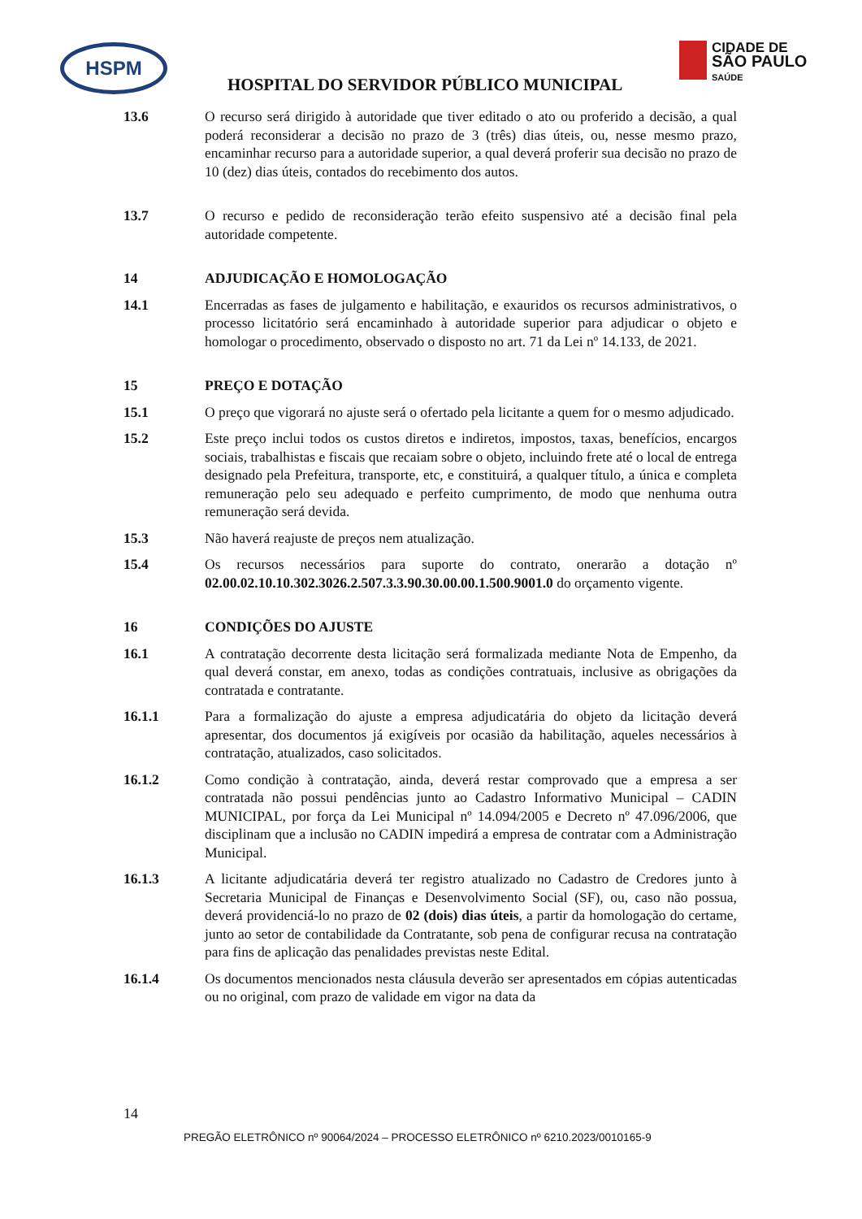HSPM
CIDADE DE
SÃO PAULO
SAÚDE
HOSPITAL DO SERVIDOR PÚBLICO MUNICIPAL
13.6 O recurso será dirigido à autoridade que tiver editado o ato ou proferido a decisão, a qual poderá reconsiderar a decisão no prazo de 3 (três) dias úteis, ou, nesse mesmo prazo, encaminhar recurso para a autoridade superior, a qual deverá proferir sua decisão no prazo de 10 (dez) dias úteis, contados do recebimento dos autos.
13.7 O recurso e pedido de reconsideração terão efeito suspensivo até a decisão final pela autoridade competente.
14 ADJUDICAÇÃO E HOMOLOGAÇÃO
14.1 Encerradas as fases de julgamento e habilitação, e exauridos os recursos administrativos, o processo licitatório será encaminhado à autoridade superior para adjudicar o objeto e homologar o procedimento, observado o disposto no art. 71 da Lei nº 14.133, de 2021.
15 PREÇO E DOTAÇÃO
15.1 O preço que vigorará no ajuste será o ofertado pela licitante a quem for o mesmo adjudicado.
15.2 Este preço inclui todos os custos diretos e indiretos, impostos, taxas, benefícios, encargos sociais, trabalhistas e fiscais que recaiam sobre o objeto, incluindo frete até o local de entrega designado pela Prefeitura, transporte, etc, e constituirá, a qualquer título, a única e completa remuneração pelo seu adequado e perfeito cumprimento, de modo que nenhuma outra remuneração será devida.
15.3 Não haverá reajuste de preços nem atualização.
15.4 Os recursos necessários para suporte do contrato, onerarão a dotação nº 02.00.02.10.10.302.3026.2.507.3.3.90.30.00.00.1.500.9001.0 do orçamento vigente.
16 CONDIÇÕES DO AJUSTE
16.1 A contratação decorrente desta licitação será formalizada mediante Nota de Empenho, da qual deverá constar, em anexo, todas as condições contratuais, inclusive as obrigações da contratada e contratante.
16.1.1 Para a formalização do ajuste a empresa adjudicatária do objeto da licitação deverá apresentar, dos documentos já exigíveis por ocasião da habilitação, aqueles necessários à contratação, atualizados, caso solicitados.
16.1.2 Como condição à contratação, ainda, deverá restar comprovado que a empresa a ser contratada não possui pendências junto ao Cadastro Informativo Municipal – CADIN MUNICIPAL, por força da Lei Municipal nº 14.094/2005 e Decreto nº 47.096/2006, que disciplinam que a inclusão no CADIN impedirá a empresa de contratar com a Administração Municipal.
16.1.3 A licitante adjudicatária deverá ter registro atualizado no Cadastro de Credores junto à Secretaria Municipal de Finanças e Desenvolvimento Social (SF), ou, caso não possua, deverá providenciá-lo no prazo de 02 (dois) dias úteis, a partir da homologação do certame, junto ao setor de contabilidade da Contratante, sob pena de configurar recusa na contratação para fins de aplicação das penalidades previstas neste Edital.
16.1.4 Os documentos mencionados nesta cláusula deverão ser apresentados em cópias autenticadas ou no original, com prazo de validade em vigor na data da
14
PREGÃO ELETRÔNICO nº 90064/2024 – PROCESSO ELETRÔNICO nº 6210.2023/0010165-9